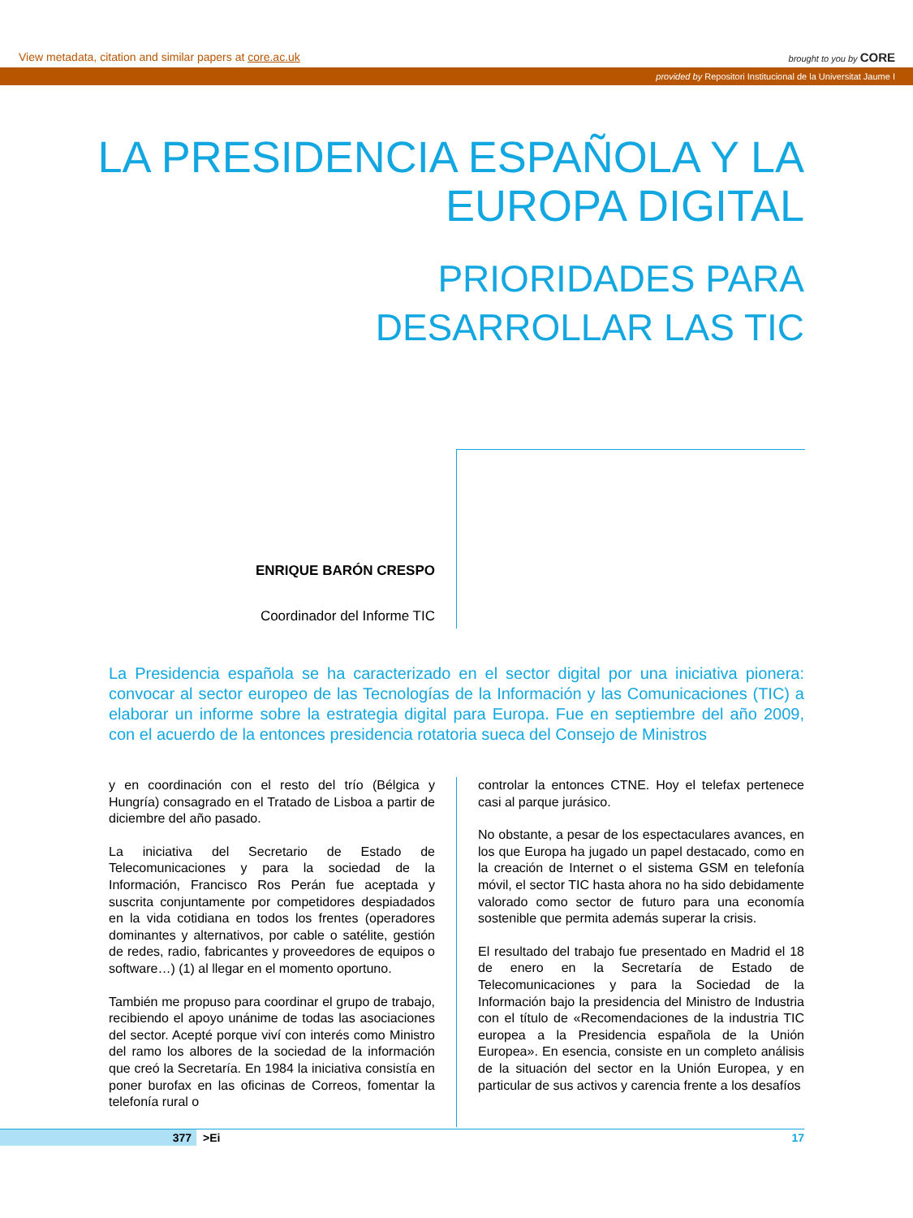View metadata, citation and similar papers at core.ac.uk brought to you by CORE
provided by Repositori Institucional de la Universitat Jaume I
LA PRESIDENCIA ESPAÑOLA Y LA
EUROPA DIGITAL
PRIORIDADES PARA
DESARROLLAR LAS TIC
ENRIQUE BARÓN CRESPO
Coordinador del Informe TIC
La Presidencia española se ha caracterizado en el sector digital por una iniciativa pionera: convocar al sector europeo de las Tecnologías de la Información y las Comunicaciones (TIC) a elaborar un informe sobre la estrategia digital para Europa. Fue en septiembre del año 2009, con el acuerdo de la entonces presidencia rotatoria sueca del Consejo de Ministros
y en coordinación con el resto del trío (Bélgica y Hungría) consagrado en el Tratado de Lisboa a partir de diciembre del año pasado.
La iniciativa del Secretario de Estado de Telecomunicaciones y para la sociedad de la Información, Francisco Ros Perán fue aceptada y suscrita conjuntamente por competidores despiadados en la vida cotidiana en todos los frentes (operadores dominantes y alternativos, por cable o satélite, gestión de redes, radio, fabricantes y proveedores de equipos o software…) (1) al llegar en el momento oportuno.
También me propuso para coordinar el grupo de trabajo, recibiendo el apoyo unánime de todas las asociaciones del sector. Acepté porque viví con interés como Ministro del ramo los albores de la sociedad de la información que creó la Secretaría. En 1984 la iniciativa consistía en poner burofax en las oficinas de Correos, fomentar la telefonía rural o
controlar la entonces CTNE. Hoy el telefax pertenece casi al parque jurásico.
No obstante, a pesar de los espectaculares avances, en los que Europa ha jugado un papel destacado, como en la creación de Internet o el sistema GSM en telefonía móvil, el sector TIC hasta ahora no ha sido debidamente valorado como sector de futuro para una economía sostenible que permita además superar la crisis.
El resultado del trabajo fue presentado en Madrid el 18 de enero en la Secretaría de Estado de Telecomunicaciones y para la Sociedad de la Información bajo la presidencia del Ministro de Industria con el título de «Recomendaciones de la industria TIC europea a la Presidencia española de la Unión Europea». En esencia, consiste en un completo análisis de la situación del sector en la Unión Europea, y en particular de sus activos y carencia frente a los desafíos
377 >Ei 17